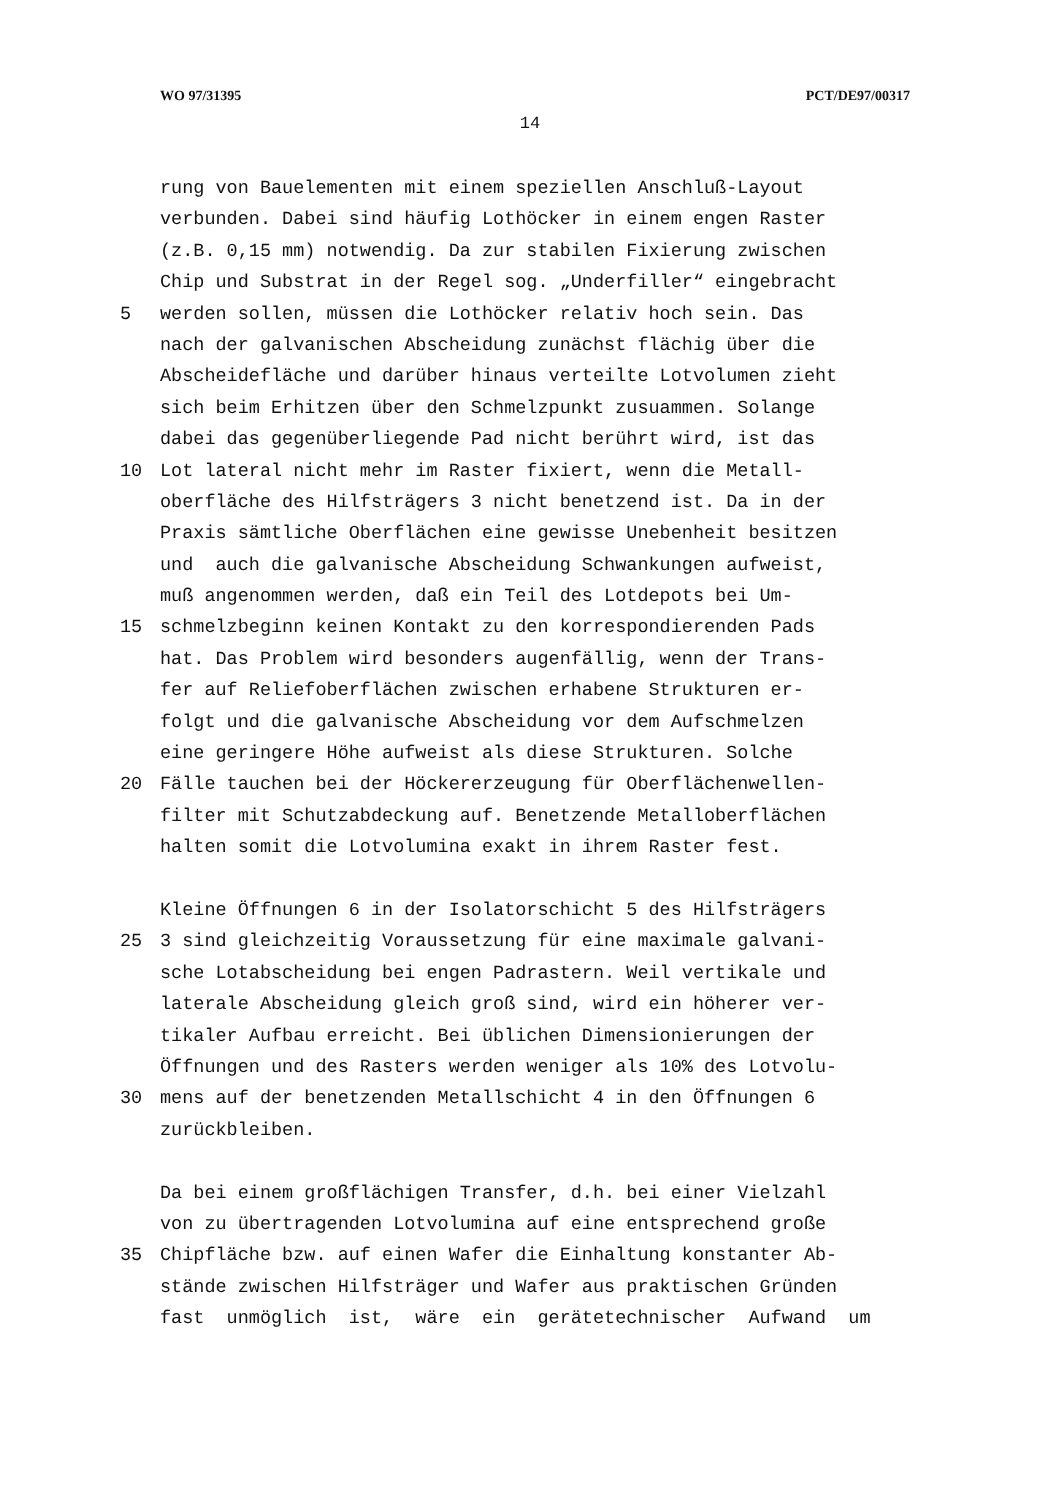WO 97/31395 PCT/DE97/00317
14
rung von Bauelementen mit einem speziellen Anschluß-Layout
verbunden. Dabei sind häufig Lothöcker in einem engen Raster
(z.B. 0,15 mm) notwendig. Da zur stabilen Fixierung zwischen
Chip und Substrat in der Regel sog. „Underfiller“ eingebracht
5 werden sollen, müssen die Lothöcker relativ hoch sein. Das
nach der galvanischen Abscheidung zunächst flächig über die
Abscheidefläche und darüber hinaus verteilte Lotvolumen zieht
sich beim Erhitzen über den Schmelzpunkt zusuammen. Solange
dabei das gegenüberliegende Pad nicht berührt wird, ist das
10 Lot lateral nicht mehr im Raster fixiert, wenn die Metall-
oberfläche des Hilfsträgers 3 nicht benetzend ist. Da in der
Praxis sämtliche Oberflächen eine gewisse Unebenheit besitzen
und auch die galvanische Abscheidung Schwankungen aufweist,
muß angenommen werden, daß ein Teil des Lotdepots bei Um-
15 schmelzbeginn keinen Kontakt zu den korrespondierenden Pads
hat. Das Problem wird besonders augenfällig, wenn der Trans-
fer auf Reliefoberflächen zwischen erhabene Strukturen er-
folgt und die galvanische Abscheidung vor dem Aufschmelzen
eine geringere Höhe aufweist als diese Strukturen. Solche
20 Fälle tauchen bei der Höckererzeugung für Oberflächenwellen-
filter mit Schutzabdeckung auf. Benetzende Metalloberflächen
halten somit die Lotvolumina exakt in ihrem Raster fest.
Kleine Öffnungen 6 in der Isolatorschicht 5 des Hilfsträgers
25 3 sind gleichzeitig Voraussetzung für eine maximale galvani-
sche Lotabscheidung bei engen Padrastern. Weil vertikale und
laterale Abscheidung gleich groß sind, wird ein höherer ver-
tikaler Aufbau erreicht. Bei üblichen Dimensionierungen der
Öffnungen und des Rasters werden weniger als 10% des Lotvolu-
30 mens auf der benetzenden Metallschicht 4 in den Öffnungen 6
zurückbleiben.
Da bei einem großflächigen Transfer, d.h. bei einer Vielzahl
von zu übertragenden Lotvolumina auf eine entsprechend große
35 Chipfläche bzw. auf einen Wafer die Einhaltung konstanter Ab-
stände zwischen Hilfsträger und Wafer aus praktischen Gründen
fast unmöglich ist, wäre ein gerätetechnischer Aufwand um